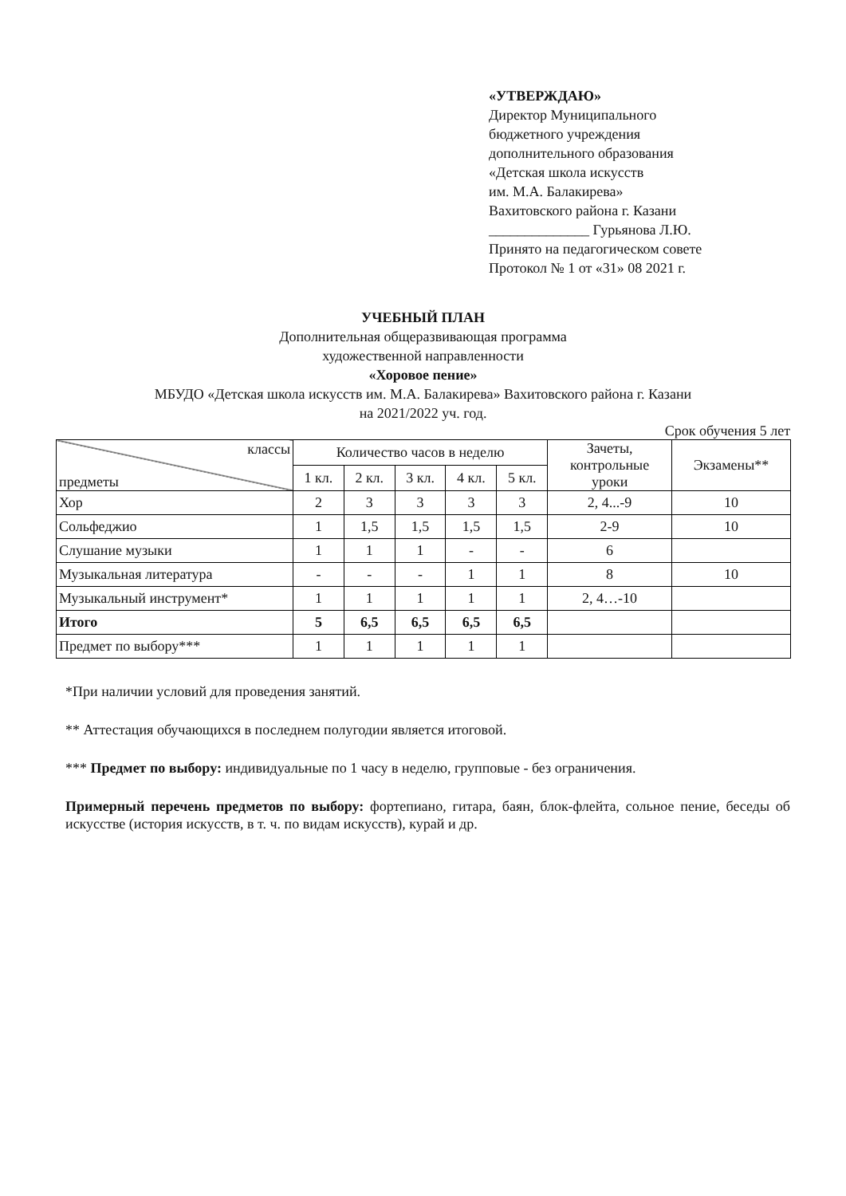«УТВЕРЖДАЮ»
Директор Муниципального
бюджетного учреждения
дополнительного образования
«Детская школа искусств
им. М.А. Балакирева»
Вахитовского района г. Казани
______________ Гурьянова Л.Ю.
Принято на педагогическом совете
Протокол № 1 от «31» 08 2021 г.
УЧЕБНЫЙ ПЛАН
Дополнительная общеразвивающая программа
художественной направленности
«Хоровое пение»
МБУДО «Детская школа искусств им. М.А. Балакирева» Вахитовского района г. Казани
на 2021/2022 уч. год.
Срок обучения 5 лет
| классы предметы | Количество часов в неделю | | | | | Зачеты, контрольные уроки | Экзамены** |
| --- | --- | --- | --- | --- | --- | --- | --- |
| | 1 кл. | 2 кл. | 3 кл. | 4 кл. | 5 кл. | | |
| Хор | 2 | 3 | 3 | 3 | 3 | 2, 4...-9 | 10 |
| Сольфеджио | 1 | 1,5 | 1,5 | 1,5 | 1,5 | 2-9 | 10 |
| Слушание музыки | 1 | 1 | 1 | - | - | 6 | |
| Музыкальная литература | - | - | - | 1 | 1 | 8 | 10 |
| Музыкальный инструмент* | 1 | 1 | 1 | 1 | 1 | 2, 4…-10 | |
| Итого | 5 | 6,5 | 6,5 | 6,5 | 6,5 | | |
| Предмет по выбору*** | 1 | 1 | 1 | 1 | 1 | | |
*При наличии условий для проведения занятий.
** Аттестация обучающихся в последнем полугодии является итоговой.
*** Предмет по выбору: индивидуальные по 1 часу в неделю, групповые - без ограничения.
Примерный перечень предметов по выбору: фортепиано, гитара, баян, блок-флейта, сольное пение, беседы об искусстве (история искусств, в т. ч. по видам искусств), курай и др.